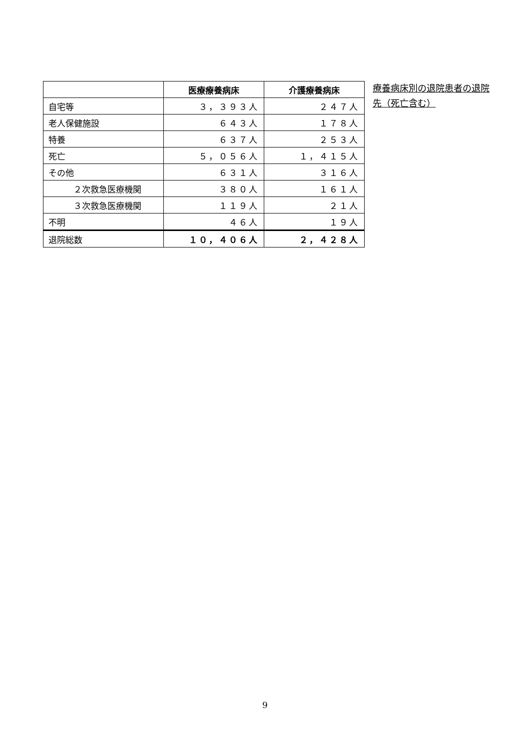| | 医療療養病床 | 介護療養病床 |
| --- | --- | --- |
| 自宅等 | ３，３９３人 | ２４７人 |
| 老人保健施設 | ６４３人 | １７８人 |
| 特養 | ６３７人 | ２５３人 |
| 死亡 | ５，０５６人 | １，４１５人 |
| その他 | ６３１人 | ３１６人 |
| ２次救急医療機関 | ３８０人 | １６１人 |
| ３次救急医療機関 | １１９人 | ２１人 |
| 不明 | ４６人 | １９人 |
| 退院総数 | １０，４０６人 | ２，４２８人 |
療養病床別の退院患者の退院先（死亡含む）
9